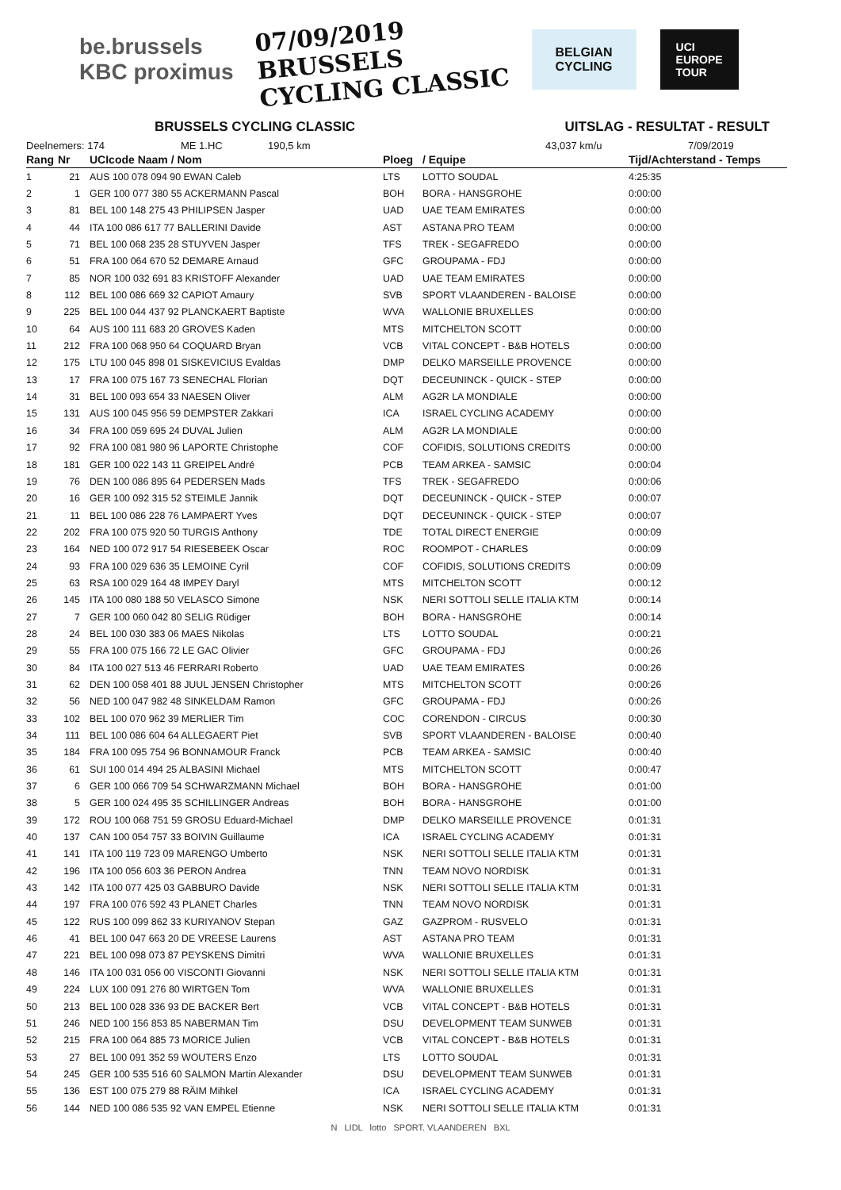be.brussels
KBC proximus
07/09/2019
BRUSSELS
CYCLING CLASSIC
BELGIAN
CYCLING
UCI
EUROPE
TOUR
BRUSSELS CYCLING CLASSIC UITSLAG - RESULTAT - RESULT
Deelnemers: 174 ME 1.HC 190,5 km 43,037 km/u 7/09/2019
| Rang | Nr | UCIcode Naam / Nom | Ploeg | / Equipe | Tijd/Achterstand - Temps |
| --- | --- | --- | --- | --- | --- |
| 1 | 21 | AUS 100 078 094 90 EWAN Caleb | LTS | LOTTO SOUDAL | 4:25:35 |
| 2 | 1 | GER 100 077 380 55 ACKERMANN Pascal | BOH | BORA - HANSGROHE | 0:00:00 |
| 3 | 81 | BEL 100 148 275 43 PHILIPSEN Jasper | UAD | UAE TEAM EMIRATES | 0:00:00 |
| 4 | 44 | ITA 100 086 617 77 BALLERINI Davide | AST | ASTANA PRO TEAM | 0:00:00 |
| 5 | 71 | BEL 100 068 235 28 STUYVEN Jasper | TFS | TREK - SEGAFREDO | 0:00:00 |
| 6 | 51 | FRA 100 064 670 52 DEMARE Arnaud | GFC | GROUPAMA - FDJ | 0:00:00 |
| 7 | 85 | NOR 100 032 691 83 KRISTOFF Alexander | UAD | UAE TEAM EMIRATES | 0:00:00 |
| 8 | 112 | BEL 100 086 669 32 CAPIOT Amaury | SVB | SPORT VLAANDEREN - BALOISE | 0:00:00 |
| 9 | 225 | BEL 100 044 437 92 PLANCKAERT Baptiste | WVA | WALLONIE BRUXELLES | 0:00:00 |
| 10 | 64 | AUS 100 111 683 20 GROVES Kaden | MTS | MITCHELTON SCOTT | 0:00:00 |
| 11 | 212 | FRA 100 068 950 64 COQUARD Bryan | VCB | VITAL CONCEPT - B&B HOTELS | 0:00:00 |
| 12 | 175 | LTU 100 045 898 01 SISKEVICIUS Evaldas | DMP | DELKO MARSEILLE PROVENCE | 0:00:00 |
| 13 | 17 | FRA 100 075 167 73 SENECHAL Florian | DQT | DECEUNINCK - QUICK - STEP | 0:00:00 |
| 14 | 31 | BEL 100 093 654 33 NAESEN Oliver | ALM | AG2R LA MONDIALE | 0:00:00 |
| 15 | 131 | AUS 100 045 956 59 DEMPSTER Zakkari | ICA | ISRAEL CYCLING ACADEMY | 0:00:00 |
| 16 | 34 | FRA 100 059 695 24 DUVAL Julien | ALM | AG2R LA MONDIALE | 0:00:00 |
| 17 | 92 | FRA 100 081 980 96 LAPORTE Christophe | COF | COFIDIS, SOLUTIONS CREDITS | 0:00:00 |
| 18 | 181 | GER 100 022 143 11 GREIPEL André | PCB | TEAM ARKEA - SAMSIC | 0:00:04 |
| 19 | 76 | DEN 100 086 895 64 PEDERSEN Mads | TFS | TREK - SEGAFREDO | 0:00:06 |
| 20 | 16 | GER 100 092 315 52 STEIMLE Jannik | DQT | DECEUNINCK - QUICK - STEP | 0:00:07 |
| 21 | 11 | BEL 100 086 228 76 LAMPAERT Yves | DQT | DECEUNINCK - QUICK - STEP | 0:00:07 |
| 22 | 202 | FRA 100 075 920 50 TURGIS Anthony | TDE | TOTAL DIRECT ENERGIE | 0:00:09 |
| 23 | 164 | NED 100 072 917 54 RIESEBEEK Oscar | ROC | ROOMPOT - CHARLES | 0:00:09 |
| 24 | 93 | FRA 100 029 636 35 LEMOINE Cyril | COF | COFIDIS, SOLUTIONS CREDITS | 0:00:09 |
| 25 | 63 | RSA 100 029 164 48 IMPEY Daryl | MTS | MITCHELTON SCOTT | 0:00:12 |
| 26 | 145 | ITA 100 080 188 50 VELASCO Simone | NSK | NERI SOTTOLI SELLE ITALIA KTM | 0:00:14 |
| 27 | 7 | GER 100 060 042 80 SELIG Rüdiger | BOH | BORA - HANSGROHE | 0:00:14 |
| 28 | 24 | BEL 100 030 383 06 MAES Nikolas | LTS | LOTTO SOUDAL | 0:00:21 |
| 29 | 55 | FRA 100 075 166 72 LE GAC Olivier | GFC | GROUPAMA - FDJ | 0:00:26 |
| 30 | 84 | ITA 100 027 513 46 FERRARI Roberto | UAD | UAE TEAM EMIRATES | 0:00:26 |
| 31 | 62 | DEN 100 058 401 88 JUUL JENSEN Christopher | MTS | MITCHELTON SCOTT | 0:00:26 |
| 32 | 56 | NED 100 047 982 48 SINKELDAM Ramon | GFC | GROUPAMA - FDJ | 0:00:26 |
| 33 | 102 | BEL 100 070 962 39 MERLIER Tim | COC | CORENDON - CIRCUS | 0:00:30 |
| 34 | 111 | BEL 100 086 604 64 ALLEGAERT Piet | SVB | SPORT VLAANDEREN - BALOISE | 0:00:40 |
| 35 | 184 | FRA 100 095 754 96 BONNAMOUR Franck | PCB | TEAM ARKEA - SAMSIC | 0:00:40 |
| 36 | 61 | SUI 100 014 494 25 ALBASINI Michael | MTS | MITCHELTON SCOTT | 0:00:47 |
| 37 | 6 | GER 100 066 709 54 SCHWARZMANN Michael | BOH | BORA - HANSGROHE | 0:01:00 |
| 38 | 5 | GER 100 024 495 35 SCHILLINGER Andreas | BOH | BORA - HANSGROHE | 0:01:00 |
| 39 | 172 | ROU 100 068 751 59 GROSU Eduard-Michael | DMP | DELKO MARSEILLE PROVENCE | 0:01:31 |
| 40 | 137 | CAN 100 054 757 33 BOIVIN Guillaume | ICA | ISRAEL CYCLING ACADEMY | 0:01:31 |
| 41 | 141 | ITA 100 119 723 09 MARENGO Umberto | NSK | NERI SOTTOLI SELLE ITALIA KTM | 0:01:31 |
| 42 | 196 | ITA 100 056 603 36 PERON Andrea | TNN | TEAM NOVO NORDISK | 0:01:31 |
| 43 | 142 | ITA 100 077 425 03 GABBURO Davide | NSK | NERI SOTTOLI SELLE ITALIA KTM | 0:01:31 |
| 44 | 197 | FRA 100 076 592 43 PLANET Charles | TNN | TEAM NOVO NORDISK | 0:01:31 |
| 45 | 122 | RUS 100 099 862 33 KURIYANOV Stepan | GAZ | GAZPROM - RUSVELO | 0:01:31 |
| 46 | 41 | BEL 100 047 663 20 DE VREESE Laurens | AST | ASTANA PRO TEAM | 0:01:31 |
| 47 | 221 | BEL 100 098 073 87 PEYSKENS Dimitri | WVA | WALLONIE BRUXELLES | 0:01:31 |
| 48 | 146 | ITA 100 031 056 00 VISCONTI Giovanni | NSK | NERI SOTTOLI SELLE ITALIA KTM | 0:01:31 |
| 49 | 224 | LUX 100 091 276 80 WIRTGEN Tom | WVA | WALLONIE BRUXELLES | 0:01:31 |
| 50 | 213 | BEL 100 028 336 93 DE BACKER Bert | VCB | VITAL CONCEPT - B&B HOTELS | 0:01:31 |
| 51 | 246 | NED 100 156 853 85 NABERMAN Tim | DSU | DEVELOPMENT TEAM SUNWEB | 0:01:31 |
| 52 | 215 | FRA 100 064 885 73 MORICE Julien | VCB | VITAL CONCEPT - B&B HOTELS | 0:01:31 |
| 53 | 27 | BEL 100 091 352 59 WOUTERS Enzo | LTS | LOTTO SOUDAL | 0:01:31 |
| 54 | 245 | GER 100 535 516 60 SALMON Martin Alexander | DSU | DEVELOPMENT TEAM SUNWEB | 0:01:31 |
| 55 | 136 | EST 100 075 279 88 RÄIM Mihkel | ICA | ISRAEL CYCLING ACADEMY | 0:01:31 |
| 56 | 144 | NED 100 086 535 92 VAN EMPEL Etienne | NSK | NERI SOTTOLI SELLE ITALIA KTM | 0:01:31 |
N LIDL lotto SPORT. VLAANDEREN BXL